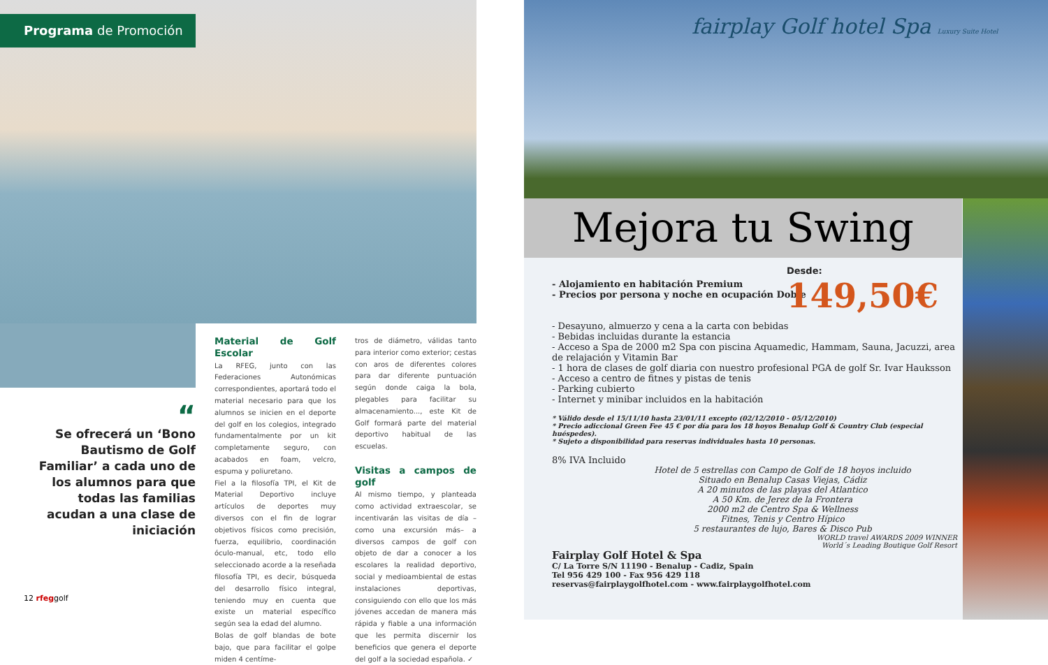Programa de Promoción
“
Se ofrecerá un ‘Bono Bautismo de Golf Familiar’ a cada uno de los alumnos para que todas las familias acudan a una clase de iniciación
Material de Golf Escolar
La RFEG, junto con las Federaciones Autonómicas correspondientes, aportará todo el material necesario para que los alumnos se inicien en el deporte del golf en los colegios, integrado fundamentalmente por un kit completamente seguro, con acabados en foam, velcro, espuma y poliuretano.
Fiel a la filosofía TPI, el Kit de Material Deportivo incluye artículos de deportes muy diversos con el fin de lograr objetivos físicos como precisión, fuerza, equilibrio, coordinación óculo-manual, etc, todo ello seleccionado acorde a la reseñada filosofía TPI, es decir, búsqueda del desarrollo físico integral, teniendo muy en cuenta que existe un material específico según sea la edad del alumno.
Bolas de golf blandas de bote bajo, que para facilitar el golpe miden 4 centíme-
tros de diámetro, válidas tanto para interior como exterior; cestas con aros de diferentes colores para dar diferente puntuación según donde caiga la bola, plegables para facilitar su almacenamiento..., este Kit de Golf formará parte del material deportivo habitual de las escuelas.
Visitas a campos de golf
Al mismo tiempo, y planteada como actividad extraescolar, se incentivarán las visitas de día –como una excursión más– a diversos campos de golf con objeto de dar a conocer a los escolares la realidad deportivo, social y medioambiental de estas instalaciones deportivas, consiguiendo con ello que los más jóvenes accedan de manera más rápida y fiable a una información que les permita discernir los beneficios que genera el deporte del golf a la sociedad española. ✓
12 rfeggolf
fairplay Golf hotel Spa Luxury Suite Hotel
Mejora tu Swing
Desde:
149,50€
- Alojamiento en habitación Premium
- Precios por persona y noche en ocupación Doble
- Desayuno, almuerzo y cena a la carta con bebidas
- Bebidas incluidas durante la estancia
- Acceso a Spa de 2000 m2 Spa con piscina Aquamedic, Hammam, Sauna, Jacuzzi, area de relajación y Vitamin Bar
- 1 hora de clases de golf diaria con nuestro profesional PGA de golf Sr. Ivar Hauksson
- Acceso a centro de fitnes y pistas de tenis
- Parking cubierto
- Internet y minibar incluidos en la habitación
* Válido desde el 15/11/10 hasta 23/01/11 excepto (02/12/2010 - 05/12/2010)
* Precio adiccional Green Fee 45 € por día para los 18 hoyos Benalup Golf & Country Club (especial huéspedes).
* Sujeto a disponibilidad para reservas individuales hasta 10 personas.
8% IVA Incluido
Hotel de 5 estrellas con Campo de Golf de 18 hoyos incluido
Situado en Benalup Casas Viejas, Cádiz
A 20 minutos de las playas del Atlantico
A 50 Km. de Jerez de la Frontera
2000 m2 de Centro Spa & Wellness
Fitnes, Tenis y Centro Hípico
5 restaurantes de lujo, Bares & Disco Pub
WORLD travel AWARDS 2009 WINNER
World´s Leading Boutique Golf Resort
Fairplay Golf Hotel & Spa
C/ La Torre S/N 11190 - Benalup - Cadiz, Spain
Tel 956 429 100 - Fax 956 429 118
reservas@fairplaygolfhotel.com - www.fairplaygolfhotel.com